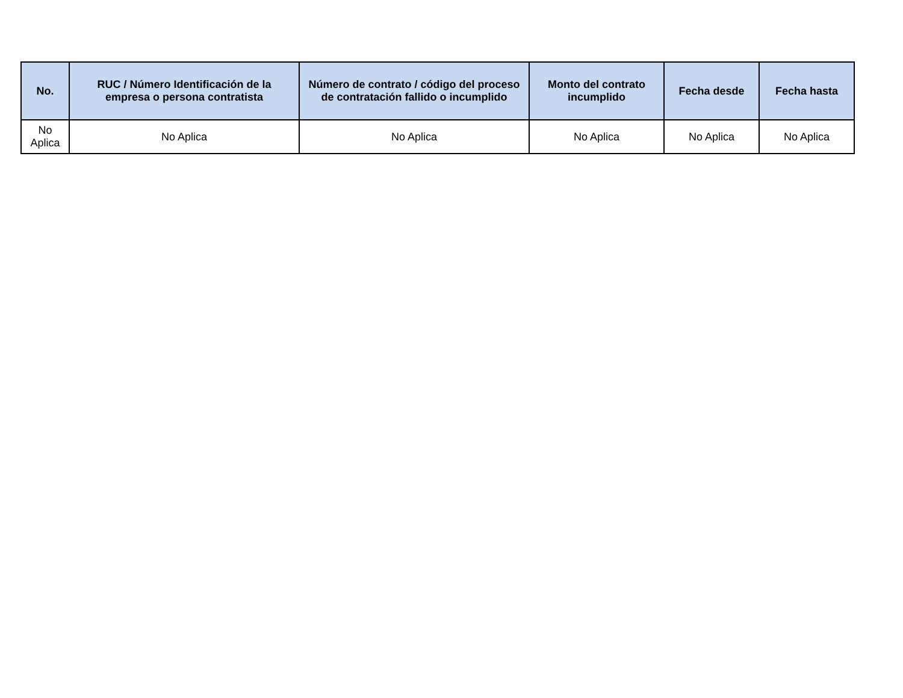| No. | RUC / Número Identificación de la empresa o persona contratista | Número de contrato / código del proceso de contratación fallido o incumplido | Monto del contrato incumplido | Fecha desde | Fecha hasta |
| --- | --- | --- | --- | --- | --- |
| No Aplica | No Aplica | No Aplica | No Aplica | No Aplica | No Aplica |